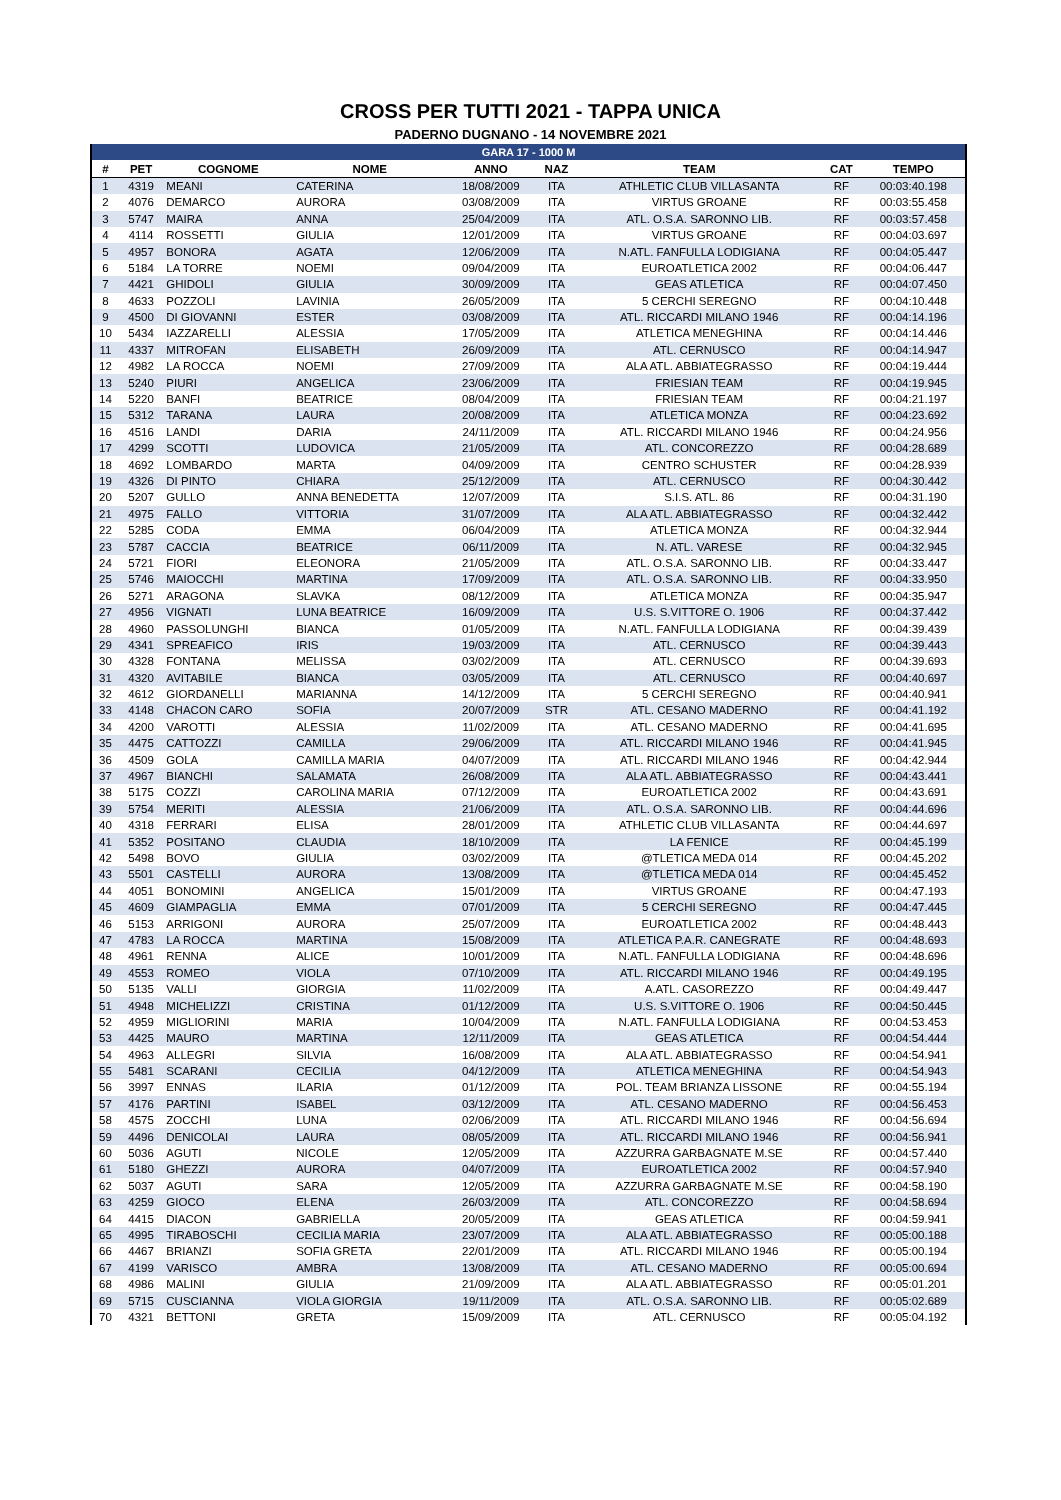CROSS PER TUTTI 2021 - TAPPA UNICA
PADERNO DUGNANO - 14 NOVEMBRE 2021
| GARA 17 - 1000 M | | | | | | | | |
| --- | --- | --- | --- | --- | --- | --- | --- | --- |
| # | PET | COGNOME | NOME | ANNO | NAZ | TEAM | CAT | TEMPO |
| 1 | 4319 | MEANI | CATERINA | 18/08/2009 | ITA | ATHLETIC CLUB VILLASANTA | RF | 00:03:40.198 |
| 2 | 4076 | DEMARCO | AURORA | 03/08/2009 | ITA | VIRTUS GROANE | RF | 00:03:55.458 |
| 3 | 5747 | MAIRA | ANNA | 25/04/2009 | ITA | ATL. O.S.A. SARONNO LIB. | RF | 00:03:57.458 |
| 4 | 4114 | ROSSETTI | GIULIA | 12/01/2009 | ITA | VIRTUS GROANE | RF | 00:04:03.697 |
| 5 | 4957 | BONORA | AGATA | 12/06/2009 | ITA | N.ATL. FANFULLA LODIGIANA | RF | 00:04:05.447 |
| 6 | 5184 | LA TORRE | NOEMI | 09/04/2009 | ITA | EUROATLETICA 2002 | RF | 00:04:06.447 |
| 7 | 4421 | GHIDOLI | GIULIA | 30/09/2009 | ITA | GEAS ATLETICA | RF | 00:04:07.450 |
| 8 | 4633 | POZZOLI | LAVINIA | 26/05/2009 | ITA | 5 CERCHI SEREGNO | RF | 00:04:10.448 |
| 9 | 4500 | DI GIOVANNI | ESTER | 03/08/2009 | ITA | ATL. RICCARDI MILANO 1946 | RF | 00:04:14.196 |
| 10 | 5434 | IAZZARELLI | ALESSIA | 17/05/2009 | ITA | ATLETICA MENEGHINA | RF | 00:04:14.446 |
| 11 | 4337 | MITROFAN | ELISABETH | 26/09/2009 | ITA | ATL. CERNUSCO | RF | 00:04:14.947 |
| 12 | 4982 | LA ROCCA | NOEMI | 27/09/2009 | ITA | ALA ATL. ABBIATEGRASSO | RF | 00:04:19.444 |
| 13 | 5240 | PIURI | ANGELICA | 23/06/2009 | ITA | FRIESIAN TEAM | RF | 00:04:19.945 |
| 14 | 5220 | BANFI | BEATRICE | 08/04/2009 | ITA | FRIESIAN TEAM | RF | 00:04:21.197 |
| 15 | 5312 | TARANA | LAURA | 20/08/2009 | ITA | ATLETICA MONZA | RF | 00:04:23.692 |
| 16 | 4516 | LANDI | DARIA | 24/11/2009 | ITA | ATL. RICCARDI MILANO 1946 | RF | 00:04:24.956 |
| 17 | 4299 | SCOTTI | LUDOVICA | 21/05/2009 | ITA | ATL. CONCOREZZO | RF | 00:04:28.689 |
| 18 | 4692 | LOMBARDO | MARTA | 04/09/2009 | ITA | CENTRO SCHUSTER | RF | 00:04:28.939 |
| 19 | 4326 | DI PINTO | CHIARA | 25/12/2009 | ITA | ATL. CERNUSCO | RF | 00:04:30.442 |
| 20 | 5207 | GULLO | ANNA BENEDETTA | 12/07/2009 | ITA | S.I.S. ATL. 86 | RF | 00:04:31.190 |
| 21 | 4975 | FALLO | VITTORIA | 31/07/2009 | ITA | ALA ATL. ABBIATEGRASSO | RF | 00:04:32.442 |
| 22 | 5285 | CODA | EMMA | 06/04/2009 | ITA | ATLETICA MONZA | RF | 00:04:32.944 |
| 23 | 5787 | CACCIA | BEATRICE | 06/11/2009 | ITA | N. ATL. VARESE | RF | 00:04:32.945 |
| 24 | 5721 | FIORI | ELEONORA | 21/05/2009 | ITA | ATL. O.S.A. SARONNO LIB. | RF | 00:04:33.447 |
| 25 | 5746 | MAIOCCHI | MARTINA | 17/09/2009 | ITA | ATL. O.S.A. SARONNO LIB. | RF | 00:04:33.950 |
| 26 | 5271 | ARAGONA | SLAVKA | 08/12/2009 | ITA | ATLETICA MONZA | RF | 00:04:35.947 |
| 27 | 4956 | VIGNATI | LUNA BEATRICE | 16/09/2009 | ITA | U.S. S.VITTORE O. 1906 | RF | 00:04:37.442 |
| 28 | 4960 | PASSOLUNGHI | BIANCA | 01/05/2009 | ITA | N.ATL. FANFULLA LODIGIANA | RF | 00:04:39.439 |
| 29 | 4341 | SPREAFICO | IRIS | 19/03/2009 | ITA | ATL. CERNUSCO | RF | 00:04:39.443 |
| 30 | 4328 | FONTANA | MELISSA | 03/02/2009 | ITA | ATL. CERNUSCO | RF | 00:04:39.693 |
| 31 | 4320 | AVITABILE | BIANCA | 03/05/2009 | ITA | ATL. CERNUSCO | RF | 00:04:40.697 |
| 32 | 4612 | GIORDANELLI | MARIANNA | 14/12/2009 | ITA | 5 CERCHI SEREGNO | RF | 00:04:40.941 |
| 33 | 4148 | CHACON CARO | SOFIA | 20/07/2009 | STR | ATL. CESANO MADERNO | RF | 00:04:41.192 |
| 34 | 4200 | VAROTTI | ALESSIA | 11/02/2009 | ITA | ATL. CESANO MADERNO | RF | 00:04:41.695 |
| 35 | 4475 | CATTOZZI | CAMILLA | 29/06/2009 | ITA | ATL. RICCARDI MILANO 1946 | RF | 00:04:41.945 |
| 36 | 4509 | GOLA | CAMILLA MARIA | 04/07/2009 | ITA | ATL. RICCARDI MILANO 1946 | RF | 00:04:42.944 |
| 37 | 4967 | BIANCHI | SALAMATA | 26/08/2009 | ITA | ALA ATL. ABBIATEGRASSO | RF | 00:04:43.441 |
| 38 | 5175 | COZZI | CAROLINA MARIA | 07/12/2009 | ITA | EUROATLETICA 2002 | RF | 00:04:43.691 |
| 39 | 5754 | MERITI | ALESSIA | 21/06/2009 | ITA | ATL. O.S.A. SARONNO LIB. | RF | 00:04:44.696 |
| 40 | 4318 | FERRARI | ELISA | 28/01/2009 | ITA | ATHLETIC CLUB VILLASANTA | RF | 00:04:44.697 |
| 41 | 5352 | POSITANO | CLAUDIA | 18/10/2009 | ITA | LA FENICE | RF | 00:04:45.199 |
| 42 | 5498 | BOVO | GIULIA | 03/02/2009 | ITA | @TLETICA MEDA 014 | RF | 00:04:45.202 |
| 43 | 5501 | CASTELLI | AURORA | 13/08/2009 | ITA | @TLETICA MEDA 014 | RF | 00:04:45.452 |
| 44 | 4051 | BONOMINI | ANGELICA | 15/01/2009 | ITA | VIRTUS GROANE | RF | 00:04:47.193 |
| 45 | 4609 | GIAMPAGLIA | EMMA | 07/01/2009 | ITA | 5 CERCHI SEREGNO | RF | 00:04:47.445 |
| 46 | 5153 | ARRIGONI | AURORA | 25/07/2009 | ITA | EUROATLETICA 2002 | RF | 00:04:48.443 |
| 47 | 4783 | LA ROCCA | MARTINA | 15/08/2009 | ITA | ATLETICA P.A.R. CANEGRATE | RF | 00:04:48.693 |
| 48 | 4961 | RENNA | ALICE | 10/01/2009 | ITA | N.ATL. FANFULLA LODIGIANA | RF | 00:04:48.696 |
| 49 | 4553 | ROMEO | VIOLA | 07/10/2009 | ITA | ATL. RICCARDI MILANO 1946 | RF | 00:04:49.195 |
| 50 | 5135 | VALLI | GIORGIA | 11/02/2009 | ITA | A.ATL. CASOREZZO | RF | 00:04:49.447 |
| 51 | 4948 | MICHELIZZI | CRISTINA | 01/12/2009 | ITA | U.S. S.VITTORE O. 1906 | RF | 00:04:50.445 |
| 52 | 4959 | MIGLIORINI | MARIA | 10/04/2009 | ITA | N.ATL. FANFULLA LODIGIANA | RF | 00:04:53.453 |
| 53 | 4425 | MAURO | MARTINA | 12/11/2009 | ITA | GEAS ATLETICA | RF | 00:04:54.444 |
| 54 | 4963 | ALLEGRI | SILVIA | 16/08/2009 | ITA | ALA ATL. ABBIATEGRASSO | RF | 00:04:54.941 |
| 55 | 5481 | SCARANI | CECILIA | 04/12/2009 | ITA | ATLETICA MENEGHINA | RF | 00:04:54.943 |
| 56 | 3997 | ENNAS | ILARIA | 01/12/2009 | ITA | POL. TEAM BRIANZA LISSONE | RF | 00:04:55.194 |
| 57 | 4176 | PARTINI | ISABEL | 03/12/2009 | ITA | ATL. CESANO MADERNO | RF | 00:04:56.453 |
| 58 | 4575 | ZOCCHI | LUNA | 02/06/2009 | ITA | ATL. RICCARDI MILANO 1946 | RF | 00:04:56.694 |
| 59 | 4496 | DENICOLAI | LAURA | 08/05/2009 | ITA | ATL. RICCARDI MILANO 1946 | RF | 00:04:56.941 |
| 60 | 5036 | AGUTI | NICOLE | 12/05/2009 | ITA | AZZURRA GARBAGNATE M.SE | RF | 00:04:57.440 |
| 61 | 5180 | GHEZZI | AURORA | 04/07/2009 | ITA | EUROATLETICA 2002 | RF | 00:04:57.940 |
| 62 | 5037 | AGUTI | SARA | 12/05/2009 | ITA | AZZURRA GARBAGNATE M.SE | RF | 00:04:58.190 |
| 63 | 4259 | GIOCO | ELENA | 26/03/2009 | ITA | ATL. CONCOREZZO | RF | 00:04:58.694 |
| 64 | 4415 | DIACON | GABRIELLA | 20/05/2009 | ITA | GEAS ATLETICA | RF | 00:04:59.941 |
| 65 | 4995 | TIRABOSCHI | CECILIA MARIA | 23/07/2009 | ITA | ALA ATL. ABBIATEGRASSO | RF | 00:05:00.188 |
| 66 | 4467 | BRIANZI | SOFIA GRETA | 22/01/2009 | ITA | ATL. RICCARDI MILANO 1946 | RF | 00:05:00.194 |
| 67 | 4199 | VARISCO | AMBRA | 13/08/2009 | ITA | ATL. CESANO MADERNO | RF | 00:05:00.694 |
| 68 | 4986 | MALINI | GIULIA | 21/09/2009 | ITA | ALA ATL. ABBIATEGRASSO | RF | 00:05:01.201 |
| 69 | 5715 | CUSCIANNA | VIOLA GIORGIA | 19/11/2009 | ITA | ATL. O.S.A. SARONNO LIB. | RF | 00:05:02.689 |
| 70 | 4321 | BETTONI | GRETA | 15/09/2009 | ITA | ATL. CERNUSCO | RF | 00:05:04.192 |